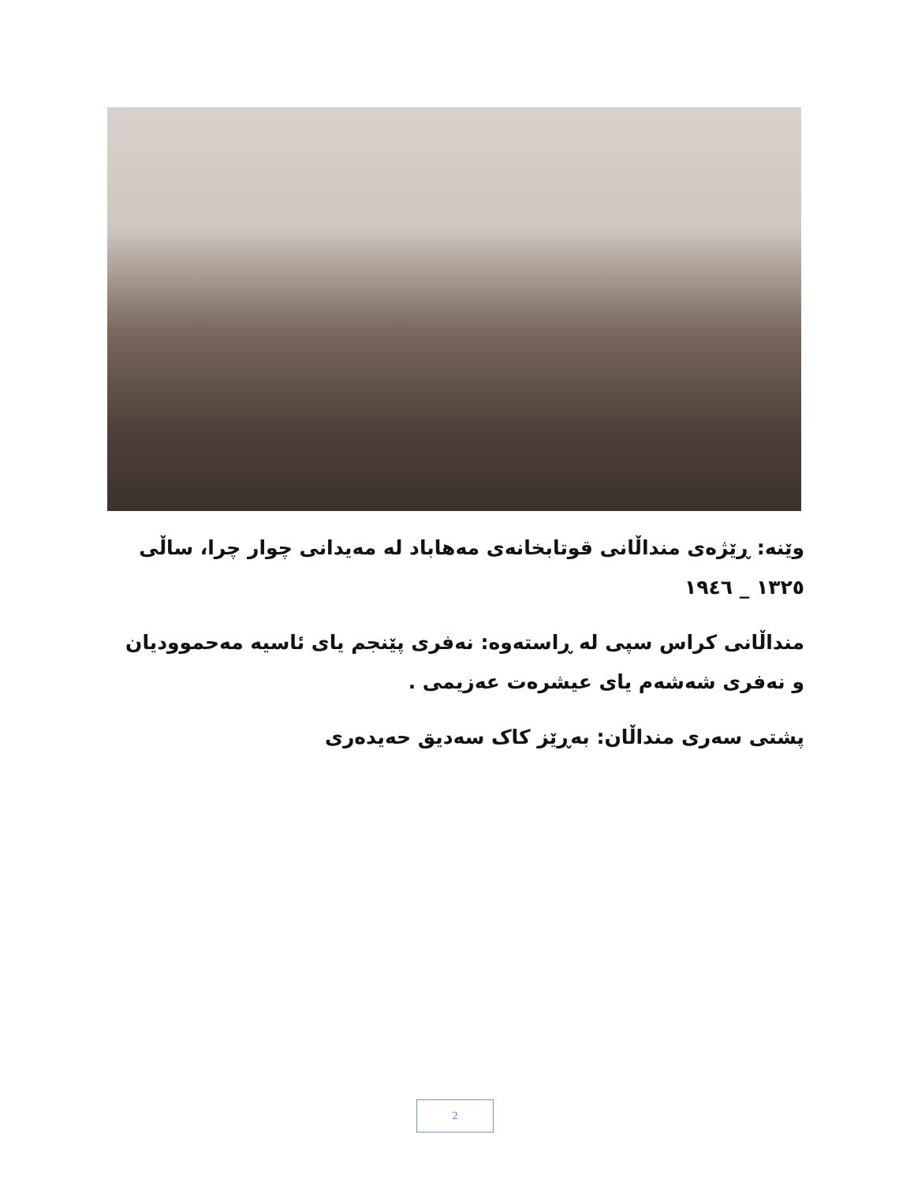وێنە: ڕێژەی منداڵانی قوتابخانەی مەهاباد لە مەیدانی چوار چرا، ساڵی ١٣٢٥ _ ١٩٤٦
منداڵانی کراس سپی لە ڕاستەوە: نەفری پێنجم یای ئاسیە مەحموودیان و نەفری شەشەم یای عیشرەت عەزیمی .
پشتی سەری منداڵان: بەڕێز کاک سەدیق حەیدەری
2